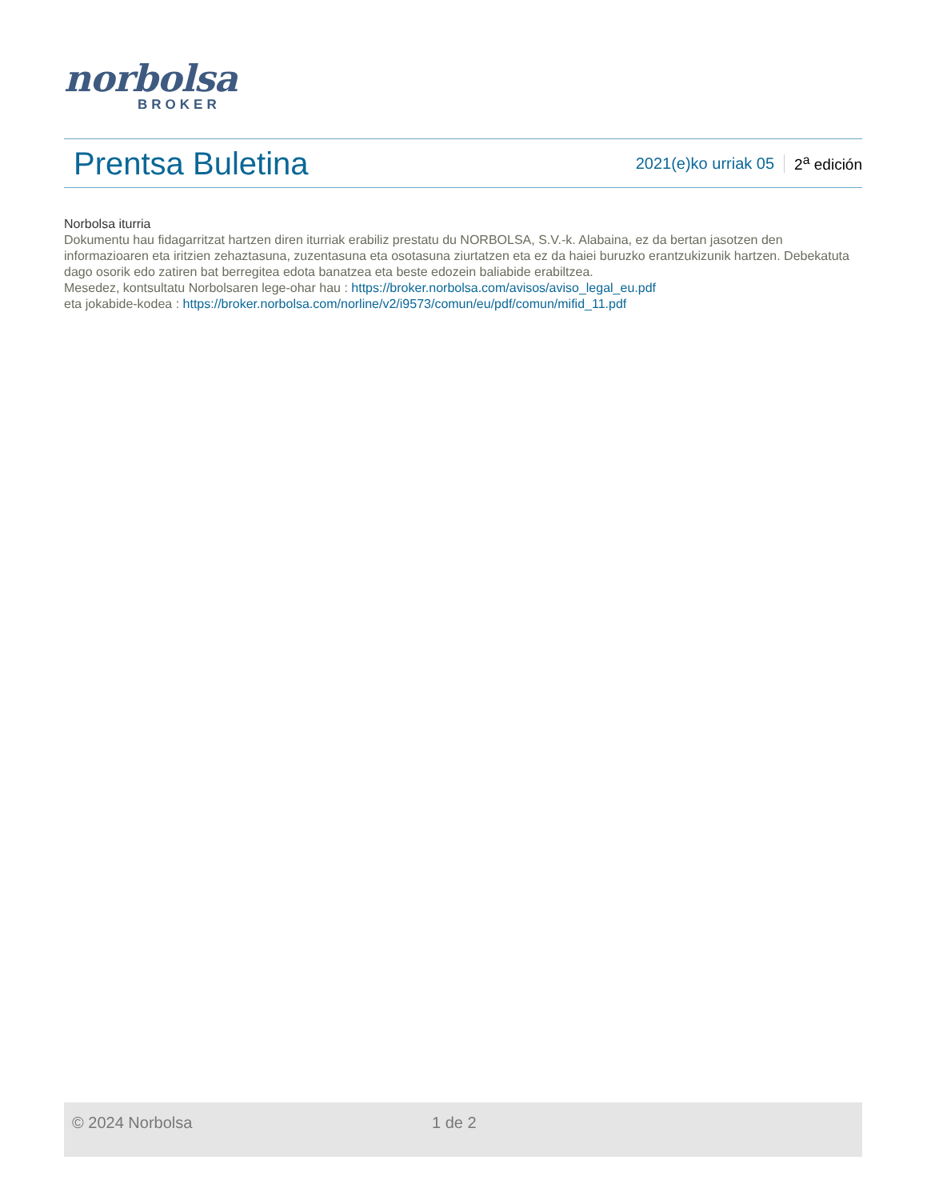norbolsa
BROKER
Prentsa Buletina
2021(e)ko urriak 05 2<sup>a</sup> edición
Norbolsa iturria
Dokumentu hau fidagarritzat hartzen diren iturriak erabiliz prestatu du NORBOLSA, S.V.-k. Alabaina, ez da bertan jasotzen den informazioaren eta iritzien zehaztasuna, zuzentasuna eta osotasuna ziurtatzen eta ez da haiei buruzko erantzukizunik hartzen. Debekatuta dago osorik edo zatiren bat berregitea edota banatzea eta beste edozein baliabide erabiltzea.
Mesedez, kontsultatu Norbolsaren lege-ohar hau : https://broker.norbolsa.com/avisos/aviso_legal_eu.pdf
eta jokabide-kodea : https://broker.norbolsa.com/norline/v2/i9573/comun/eu/pdf/comun/mifid_11.pdf
© 2024 Norbolsa 1 de 2